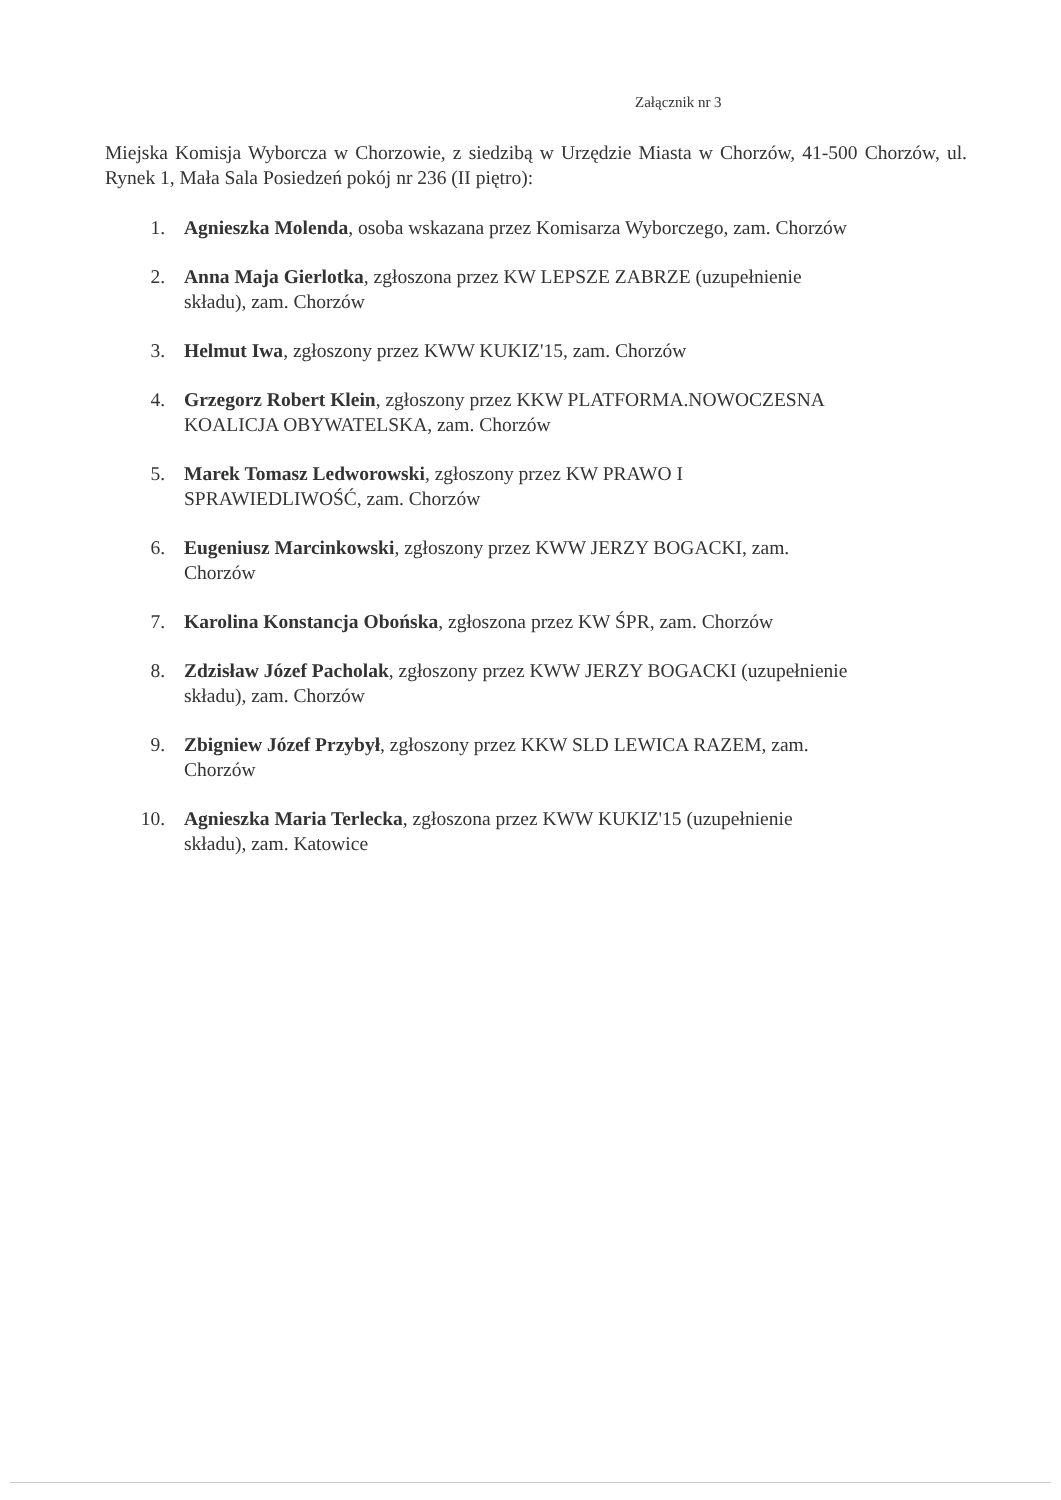Załącznik nr 3
Miejska Komisja Wyborcza w Chorzowie, z siedzibą w Urzędzie Miasta w Chorzów, 41-500 Chorzów, ul. Rynek 1, Mała Sala Posiedzeń pokój nr 236 (II piętro):
1. Agnieszka Molenda, osoba wskazana przez Komisarza Wyborczego, zam. Chorzów
2. Anna Maja Gierlotka, zgłoszona przez KW LEPSZE ZABRZE (uzupełnienie
składu), zam. Chorzów
3. Helmut Iwa, zgłoszony przez KWW KUKIZ'15, zam. Chorzów
4. Grzegorz Robert Klein, zgłoszony przez KKW PLATFORMA.NOWOCZESNA
KOALICJA OBYWATELSKA, zam. Chorzów
5. Marek Tomasz Ledworowski, zgłoszony przez KW PRAWO I
SPRAWIEDLIWOŚĆ, zam. Chorzów
6. Eugeniusz Marcinkowski, zgłoszony przez KWW JERZY BOGACKI, zam.
Chorzów
7. Karolina Konstancja Obońska, zgłoszona przez KW ŚPR, zam. Chorzów
8. Zdzisław Józef Pacholak, zgłoszony przez KWW JERZY BOGACKI (uzupełnienie
składu), zam. Chorzów
9. Zbigniew Józef Przybył, zgłoszony przez KKW SLD LEWICA RAZEM, zam.
Chorzów
10. Agnieszka Maria Terlecka, zgłoszona przez KWW KUKIZ'15 (uzupełnienie
składu), zam. Katowice